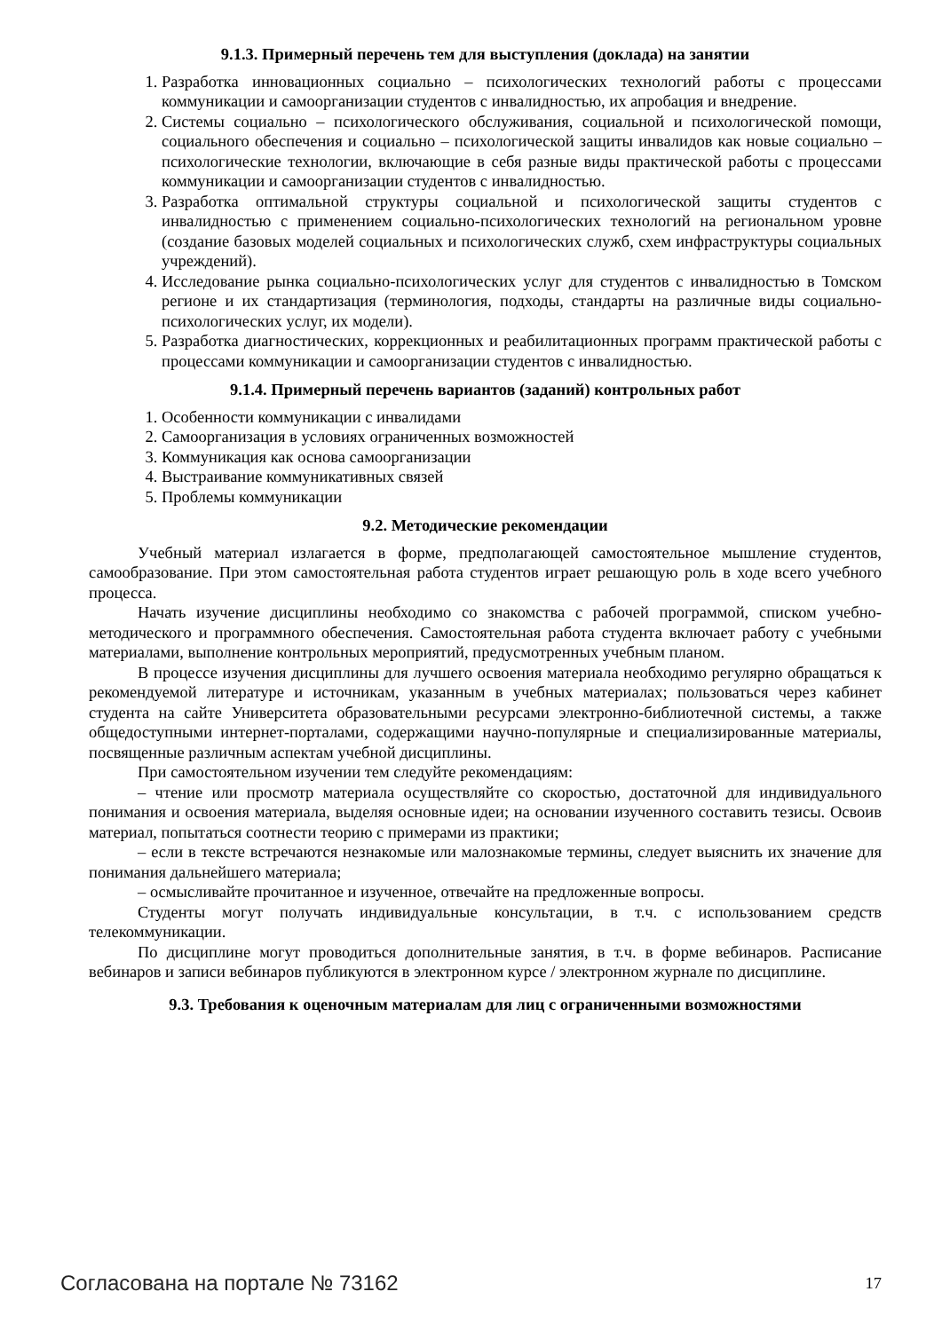9.1.3. Примерный перечень тем для выступления (доклада) на занятии
1. Разработка инновационных социально – психологических технологий работы с процессами коммуникации и самоорганизации студентов с инвалидностью, их апробация и внедрение.
2. Системы социально – психологического обслуживания, социальной и психологической помощи, социального обеспечения и социально – психологической защиты инвалидов как новые социально – психологические технологии, включающие в себя разные виды практической работы с процессами коммуникации и самоорганизации студентов с инвалидностью.
3. Разработка оптимальной структуры социальной и психологической защиты студентов с инвалидностью с применением социально-психологических технологий на региональном уровне (создание базовых моделей социальных и психологических служб, схем инфраструктуры социальных учреждений).
4. Исследование рынка социально-психологических услуг для студентов с инвалидностью в Томском регионе и их стандартизация (терминология, подходы, стандарты на различные виды социально-психологических услуг, их модели).
5. Разработка диагностических, коррекционных и реабилитационных программ практической работы с процессами коммуникации и самоорганизации студентов с инвалидностью.
9.1.4. Примерный перечень вариантов (заданий) контрольных работ
1. Особенности коммуникации с инвалидами
2. Самоорганизация в условиях ограниченных возможностей
3. Коммуникация как основа самоорганизации
4. Выстраивание коммуникативных связей
5. Проблемы коммуникации
9.2. Методические рекомендации
Учебный материал излагается в форме, предполагающей самостоятельное мышление студентов, самообразование. При этом самостоятельная работа студентов играет решающую роль в ходе всего учебного процесса.
Начать изучение дисциплины необходимо со знакомства с рабочей программой, списком учебно-методического и программного обеспечения. Самостоятельная работа студента включает работу с учебными материалами, выполнение контрольных мероприятий, предусмотренных учебным планом.
В процессе изучения дисциплины для лучшего освоения материала необходимо регулярно обращаться к рекомендуемой литературе и источникам, указанным в учебных материалах; пользоваться через кабинет студента на сайте Университета образовательными ресурсами электронно-библиотечной системы, а также общедоступными интернет-порталами, содержащими научно-популярные и специализированные материалы, посвященные различным аспектам учебной дисциплины.
При самостоятельном изучении тем следуйте рекомендациям:
– чтение или просмотр материала осуществляйте со скоростью, достаточной для индивидуального понимания и освоения материала, выделяя основные идеи; на основании изученного составить тезисы. Освоив материал, попытаться соотнести теорию с примерами из практики;
– если в тексте встречаются незнакомые или малознакомые термины, следует выяснить их значение для понимания дальнейшего материала;
– осмысливайте прочитанное и изученное, отвечайте на предложенные вопросы.
Студенты могут получать индивидуальные консультации, в т.ч. с использованием средств телекоммуникации.
По дисциплине могут проводиться дополнительные занятия, в т.ч. в форме вебинаров. Расписание вебинаров и записи вебинаров публикуются в электронном курсе / электронном журнале по дисциплине.
9.3. Требования к оценочным материалам для лиц с ограниченными возможностями
Согласована на портале № 73162 17